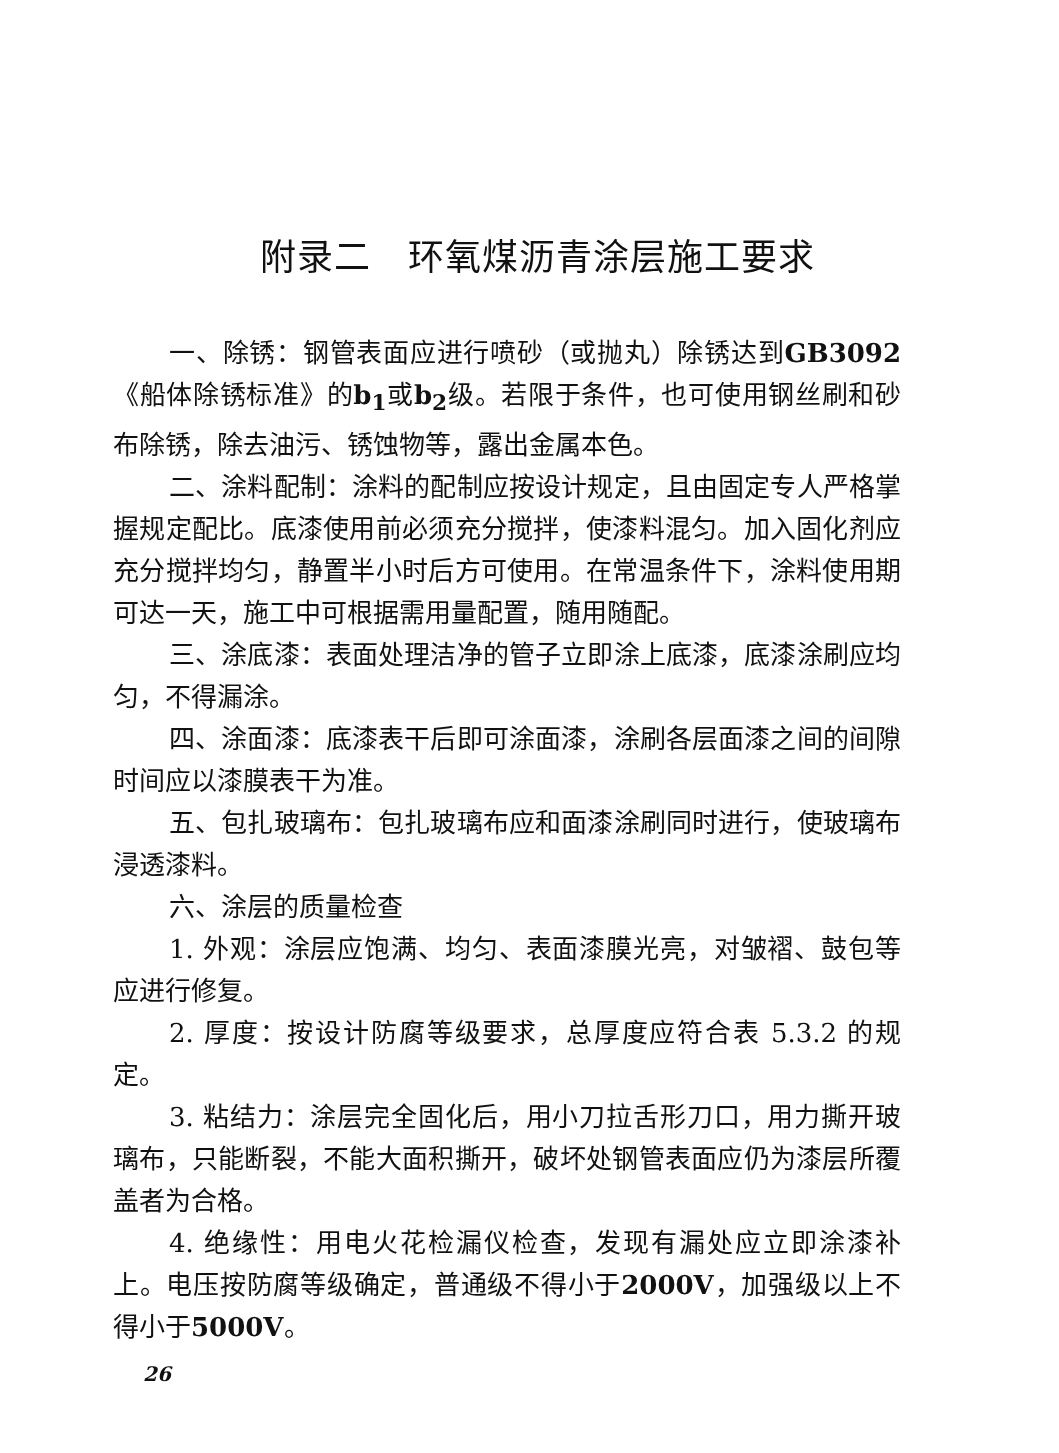附录二　环氧煤沥青涂层施工要求
一、除锈：钢管表面应进行喷砂（或抛丸）除锈达到GB3092《船体除锈标准》的b<sub>1</sub>或b<sub>2</sub>级。若限于条件，也可使用钢丝刷和砂布除锈，除去油污、锈蚀物等，露出金属本色。
二、涂料配制：涂料的配制应按设计规定，且由固定专人严格掌握规定配比。底漆使用前必须充分搅拌，使漆料混匀。加入固化剂应充分搅拌均匀，静置半小时后方可使用。在常温条件下，涂料使用期可达一天，施工中可根据需用量配置，随用随配。
三、涂底漆：表面处理洁净的管子立即涂上底漆，底漆涂刷应均匀，不得漏涂。
四、涂面漆：底漆表干后即可涂面漆，涂刷各层面漆之间的间隙时间应以漆膜表干为准。
五、包扎玻璃布：包扎玻璃布应和面漆涂刷同时进行，使玻璃布浸透漆料。
六、涂层的质量检查
1. 外观：涂层应饱满、均匀、表面漆膜光亮，对皱褶、鼓包等应进行修复。
2. 厚度：按设计防腐等级要求，总厚度应符合表 5.3.2 的规定。
3. 粘结力：涂层完全固化后，用小刀拉舌形刀口，用力撕开玻璃布，只能断裂，不能大面积撕开，破坏处钢管表面应仍为漆层所覆盖者为合格。
4. 绝缘性：用电火花检漏仪检查，发现有漏处应立即涂漆补上。电压按防腐等级确定，普通级不得小于2000V，加强级以上不得小于5000V。
26